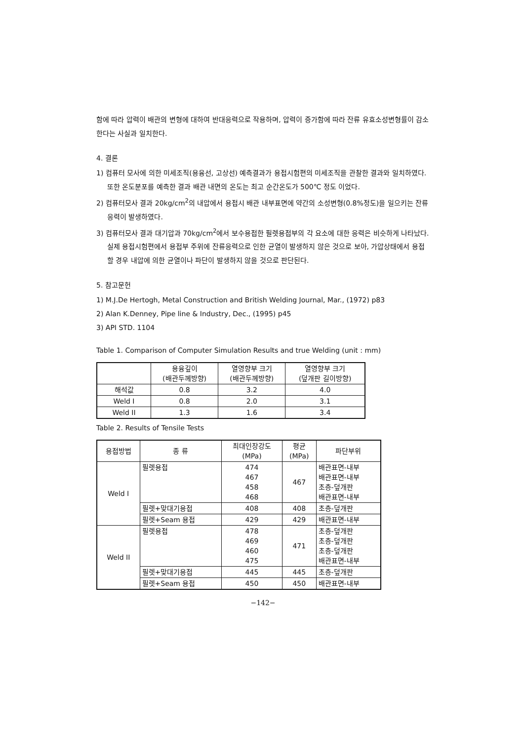함에 따라 압력이 배관의 변형에 대하여 반대응력으로 작용하며, 압력이 증가함에 따라 잔류 유효소성변형률이 감소한다는 사실과 일치한다.
4. 결론
1) 컴퓨터 모사에 의한 미세조직(용융선, 고상선) 예측결과가 용접시험편의 미세조직을 관찰한 결과와 일치하였다. 또한 온도분포를 예측한 결과 배관 내면의 온도는 최고 순간온도가 500℃ 정도 이었다.
2) 컴퓨터모사 결과 20kg/cm<sup>2</sup>의 내압에서 용접시 배관 내부표면에 약간의 소성변형(0.8%정도)을 일으키는 잔류응력이 발생하였다.
3) 컴퓨터모사 결과 대기압과 70kg/cm<sup>2</sup>에서 보수용접한 필렛용접부의 각 요소에 대한 응력은 비슷하게 나타났다. 실제 용접시험편에서 용접부 주위에 잔류응력으로 인한 균열이 발생하지 않은 것으로 보아, 가압상태에서 용접할 경우 내압에 의한 균열이나 파단이 발생하지 않을 것으로 판단된다.
5. 참고문헌
1) M.J.De Hertogh, Metal Construction and British Welding Journal, Mar., (1972) p83
2) Alan K.Denney, Pipe line & Industry, Dec., (1995) p45
3) API STD. 1104
Table 1. Comparison of Computer Simulation Results and true Welding (unit : mm)
| | 용융깊이 (배관두께방향) | 열영향부 크기 (배관두께방향) | 열영향부 크기 (덮개판 길이방향) |
| --- | --- | --- | --- |
| 해석값 | 0.8 | 3.2 | 4.0 |
| Weld I | 0.8 | 2.0 | 3.1 |
| Weld II | 1.3 | 1.6 | 3.4 |
Table 2. Results of Tensile Tests
| 용접방법 | 종 류 | 최대인장강도 (MPa) | 평균 (MPa) | 파단부위 |
| --- | --- | --- | --- | --- |
| Weld I | 필렛용접 | 474 467 458 468 | 467 | 배관표면-내부 배관표면-내부 초층-덮개판 배관표면-내부 |
| | 필렛+맞대기용접 | 408 | 408 | 초층-덮개판 |
| | 필렛+Seam 용접 | 429 | 429 | 배관표면-내부 |
| Weld II | 필렛용접 | 478 469 460 475 | 471 | 초층-덮개판 초층-덮개판 초층-덮개판 배관표면-내부 |
| | 필렛+맞대기용접 | 445 | 445 | 초층-덮개판 |
| | 필렛+Seam 용접 | 450 | 450 | 배관표면-내부 |
−142−